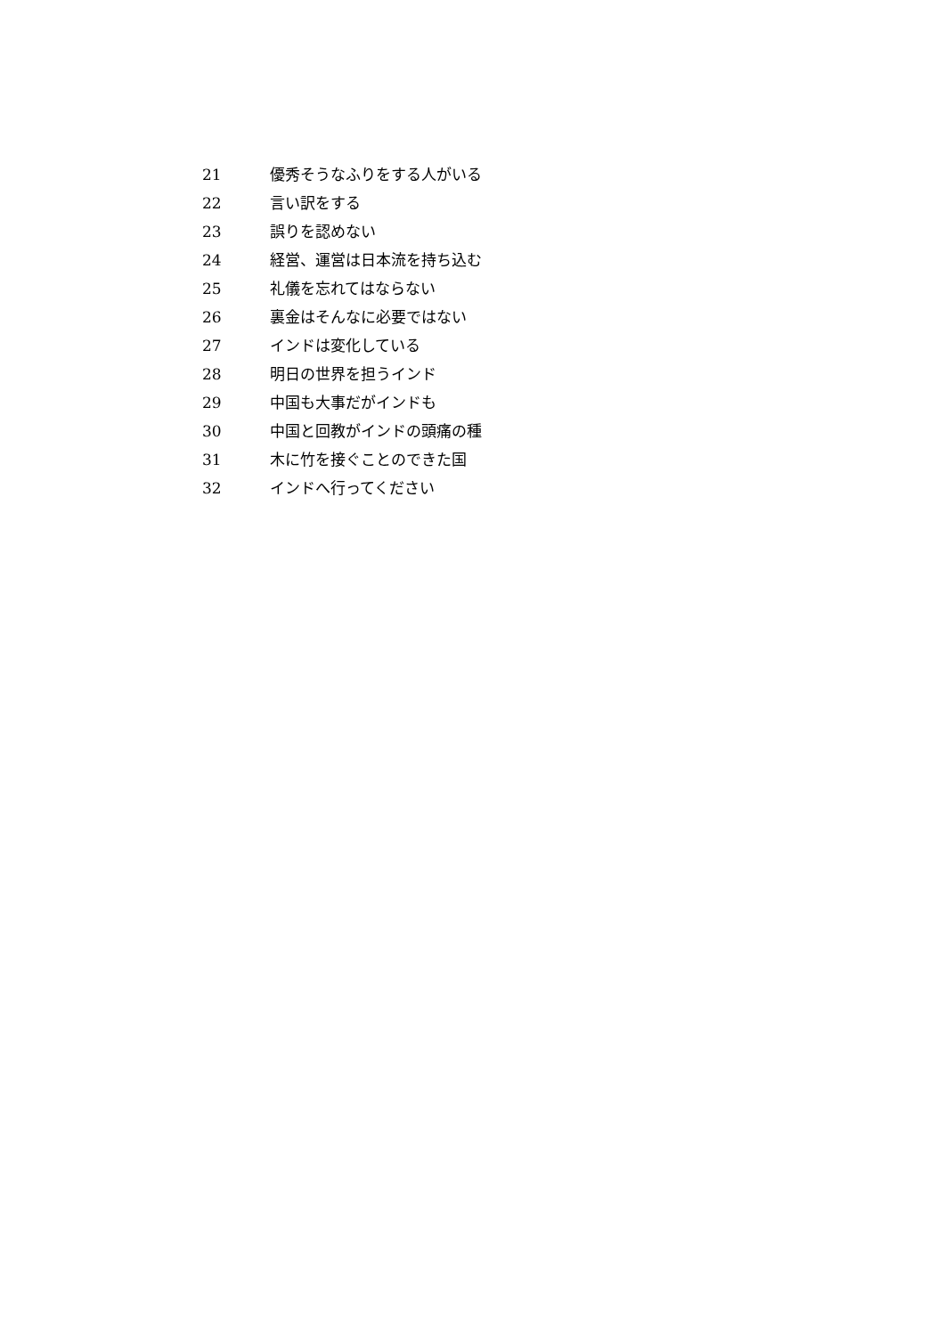21 優秀そうなふりをする人がいる
22 言い訳をする
23 誤りを認めない
24 経営、運営は日本流を持ち込む
25 礼儀を忘れてはならない
26 裏金はそんなに必要ではない
27 インドは変化している
28 明日の世界を担うインド
29 中国も大事だがインドも
30 中国と回教がインドの頭痛の種
31 木に竹を接ぐことのできた国
32 インドへ行ってください